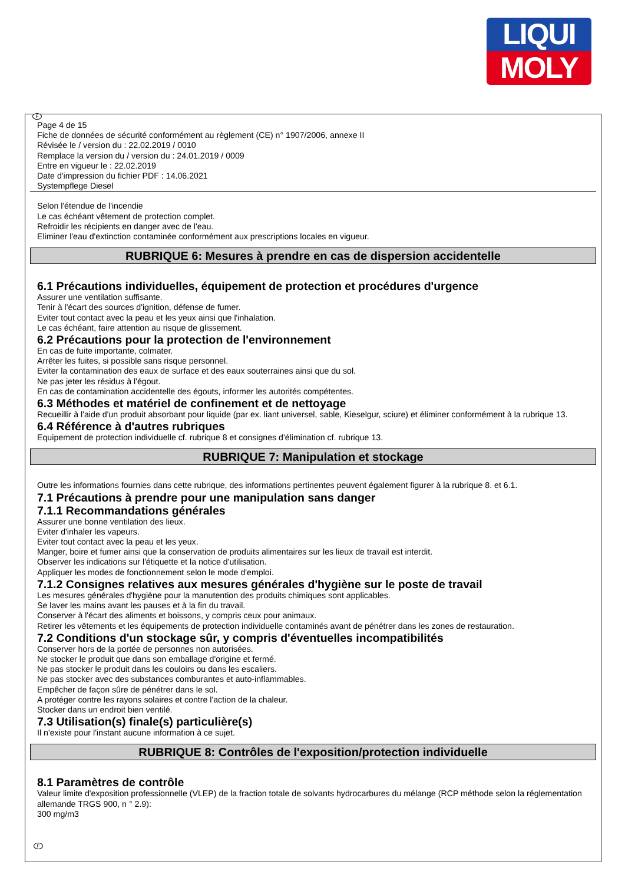LIQUI
MOLY
F
Page 4 de 15
Fiche de données de sécurité conformément au règlement (CE) n° 1907/2006, annexe II
Révisée le / version du : 22.02.2019 / 0010
Remplace la version du / version du : 24.01.2019 / 0009
Entre en vigueur le : 22.02.2019
Date d'impression du fichier PDF : 14.06.2021
Systempflege Diesel
Selon l'étendue de l'incendie
Le cas échéant vêtement de protection complet.
Refroidir les récipients en danger avec de l'eau.
Eliminer l'eau d'extinction contaminée conformément aux prescriptions locales en vigueur.
RUBRIQUE 6: Mesures à prendre en cas de dispersion accidentelle
6.1 Précautions individuelles, équipement de protection et procédures d'urgence
Assurer une ventilation suffisante.
Tenir à l'écart des sources d'ignition, défense de fumer.
Eviter tout contact avec la peau et les yeux ainsi que l'inhalation.
Le cas échéant, faire attention au risque de glissement.
6.2 Précautions pour la protection de l'environnement
En cas de fuite importante, colmater.
Arrêter les fuites, si possible sans risque personnel.
Eviter la contamination des eaux de surface et des eaux souterraines ainsi que du sol.
Ne pas jeter les résidus à l'égout.
En cas de contamination accidentelle des égouts, informer les autorités compétentes.
6.3 Méthodes et matériel de confinement et de nettoyage
Recueillir à l'aide d'un produit absorbant pour liquide (par ex. liant universel, sable, Kieselgur, sciure) et éliminer conformément à la rubrique 13.
6.4 Référence à d'autres rubriques
Equipement de protection individuelle cf. rubrique 8 et consignes d'élimination cf. rubrique 13.
RUBRIQUE 7: Manipulation et stockage
Outre les informations fournies dans cette rubrique, des informations pertinentes peuvent également figurer à la rubrique 8. et 6.1.
7.1 Précautions à prendre pour une manipulation sans danger
7.1.1 Recommandations générales
Assurer une bonne ventilation des lieux.
Eviter d'inhaler les vapeurs.
Eviter tout contact avec la peau et les yeux.
Manger, boire et fumer ainsi que la conservation de produits alimentaires sur les lieux de travail est interdit.
Observer les indications sur l'étiquette et la notice d'utilisation.
Appliquer les modes de fonctionnement selon le mode d'emploi.
7.1.2 Consignes relatives aux mesures générales d'hygiène sur le poste de travail
Les mesures générales d'hygiène pour la manutention des produits chimiques sont applicables.
Se laver les mains avant les pauses et à la fin du travail.
Conserver à l'écart des aliments et boissons, y compris ceux pour animaux.
Retirer les vêtements et les équipements de protection individuelle contaminés avant de pénétrer dans les zones de restauration.
7.2 Conditions d'un stockage sûr, y compris d'éventuelles incompatibilités
Conserver hors de la portée de personnes non autorisées.
Ne stocker le produit que dans son emballage d'origine et fermé.
Ne pas stocker le produit dans les couloirs ou dans les escaliers.
Ne pas stocker avec des substances comburantes et auto-inflammables.
Empêcher de façon sûre de pénétrer dans le sol.
A protéger contre les rayons solaires et contre l'action de la chaleur.
Stocker dans un endroit bien ventilé.
7.3 Utilisation(s) finale(s) particulière(s)
Il n'existe pour l'instant aucune information à ce sujet.
RUBRIQUE 8: Contrôles de l'exposition/protection individuelle
8.1 Paramètres de contrôle
Valeur limite d'exposition professionnelle (VLEP) de la fraction totale de solvants hydrocarbures du mélange (RCP méthode selon la réglementation allemande TRGS 900, n ° 2.9):
300 mg/m3
F